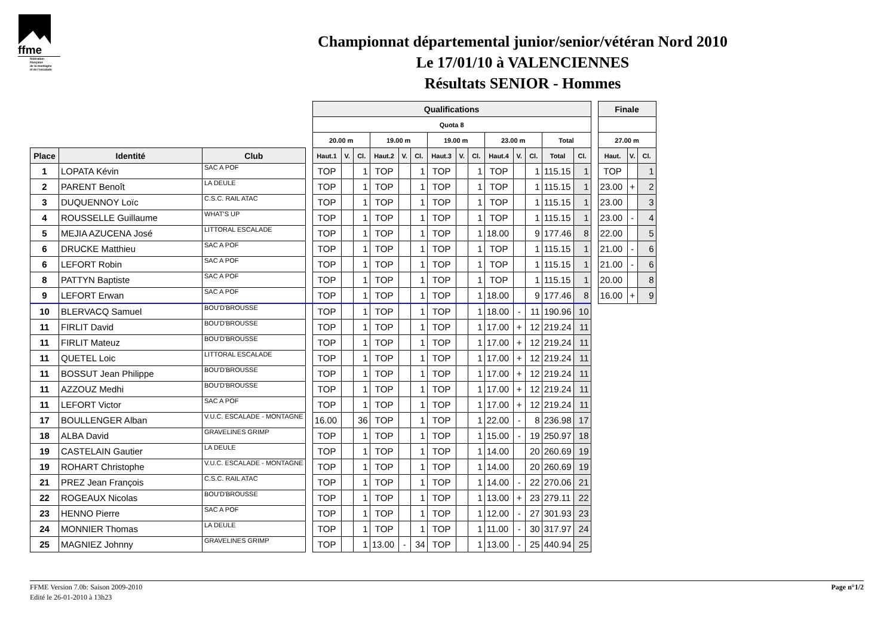ffme
fédération
française
de la montagne
et de l'escalade
Championnat départemental junior/senior/vétéran Nord 2010
Le 17/01/10 à VALENCIENNES
Résultats SENIOR - Hommes
| | | | | Qualifications | | | | | | | | | | | | | | | Finale | | |
| | | | | Quota 8 | | | | | | | | | | | | | | | | | |
| | | | | 20.00 m | | | 19.00 m | | | 19.00 m | | | 23.00 m | | | Total | | | 27.00 m | | |
| Place | Identité | Club | | Haut.1 | V. | Cl. | Haut.2 | V. | Cl. | Haut.3 | V. | Cl. | Haut.4 | V. | Cl. | Total | Cl. | | Haut. | V. | Cl. |
| 1 | LOPATA Kévin | SAC A POF | | TOP | | 1 | TOP | | 1 | TOP | | 1 | TOP | | 1 | 115.15 | 1 | | TOP | | 1 |
| 2 | PARENT Benoît | LA DEULE | | TOP | | 1 | TOP | | 1 | TOP | | 1 | TOP | | 1 | 115.15 | 1 | | 23.00 | + | 2 |
| 3 | DUQUENNOY Loïc | C.S.C. RAIL ATAC | | TOP | | 1 | TOP | | 1 | TOP | | 1 | TOP | | 1 | 115.15 | 1 | | 23.00 | | 3 |
| 4 | ROUSSELLE Guillaume | WHAT'S UP | | TOP | | 1 | TOP | | 1 | TOP | | 1 | TOP | | 1 | 115.15 | 1 | | 23.00 | - | 4 |
| 5 | MEJIA AZUCENA José | LITTORAL ESCALADE | | TOP | | 1 | TOP | | 1 | TOP | | 1 | 18.00 | | 9 | 177.46 | 8 | | 22.00 | | 5 |
| 6 | DRUCKE Matthieu | SAC A POF | | TOP | | 1 | TOP | | 1 | TOP | | 1 | TOP | | 1 | 115.15 | 1 | | 21.00 | - | 6 |
| 6 | LEFORT Robin | SAC A POF | | TOP | | 1 | TOP | | 1 | TOP | | 1 | TOP | | 1 | 115.15 | 1 | | 21.00 | - | 6 |
| 8 | PATTYN Baptiste | SAC A POF | | TOP | | 1 | TOP | | 1 | TOP | | 1 | TOP | | 1 | 115.15 | 1 | | 20.00 | | 8 |
| 9 | LEFORT Erwan | SAC A POF | | TOP | | 1 | TOP | | 1 | TOP | | 1 | 18.00 | | 9 | 177.46 | 8 | | 16.00 | + | 9 |
| 10 | BLERVACQ Samuel | BOU'D'BROUSSE | | TOP | | 1 | TOP | | 1 | TOP | | 1 | 18.00 | - | 11 | 190.96 | 10 | | | | |
| 11 | FIRLIT David | BOU'D'BROUSSE | | TOP | | 1 | TOP | | 1 | TOP | | 1 | 17.00 | + | 12 | 219.24 | 11 | | | | |
| 11 | FIRLIT Mateuz | BOU'D'BROUSSE | | TOP | | 1 | TOP | | 1 | TOP | | 1 | 17.00 | + | 12 | 219.24 | 11 | | | | |
| 11 | QUETEL Loic | LITTORAL ESCALADE | | TOP | | 1 | TOP | | 1 | TOP | | 1 | 17.00 | + | 12 | 219.24 | 11 | | | | |
| 11 | BOSSUT Jean Philippe | BOU'D'BROUSSE | | TOP | | 1 | TOP | | 1 | TOP | | 1 | 17.00 | + | 12 | 219.24 | 11 | | | | |
| 11 | AZZOUZ Medhi | BOU'D'BROUSSE | | TOP | | 1 | TOP | | 1 | TOP | | 1 | 17.00 | + | 12 | 219.24 | 11 | | | | |
| 11 | LEFORT Victor | SAC A POF | | TOP | | 1 | TOP | | 1 | TOP | | 1 | 17.00 | + | 12 | 219.24 | 11 | | | | |
| 17 | BOULLENGER Alban | V.U.C. ESCALADE - MONTAGNE | | 16.00 | | 36 | TOP | | 1 | TOP | | 1 | 22.00 | - | 8 | 236.98 | 17 | | | | |
| 18 | ALBA David | GRAVELINES GRIMP | | TOP | | 1 | TOP | | 1 | TOP | | 1 | 15.00 | - | 19 | 250.97 | 18 | | | | |
| 19 | CASTELAIN Gautier | LA DEULE | | TOP | | 1 | TOP | | 1 | TOP | | 1 | 14.00 | | 20 | 260.69 | 19 | | | | |
| 19 | ROHART Christophe | V.U.C. ESCALADE - MONTAGNE | | TOP | | 1 | TOP | | 1 | TOP | | 1 | 14.00 | | 20 | 260.69 | 19 | | | | |
| 21 | PREZ Jean François | C.S.C. RAIL ATAC | | TOP | | 1 | TOP | | 1 | TOP | | 1 | 14.00 | - | 22 | 270.06 | 21 | | | | |
| 22 | ROGEAUX Nicolas | BOU'D'BROUSSE | | TOP | | 1 | TOP | | 1 | TOP | | 1 | 13.00 | + | 23 | 279.11 | 22 | | | | |
| 23 | HENNO Pierre | SAC A POF | | TOP | | 1 | TOP | | 1 | TOP | | 1 | 12.00 | - | 27 | 301.93 | 23 | | | | |
| 24 | MONNIER Thomas | LA DEULE | | TOP | | 1 | TOP | | 1 | TOP | | 1 | 11.00 | - | 30 | 317.97 | 24 | | | | |
| 25 | MAGNIEZ Johnny | GRAVELINES GRIMP | | TOP | | 1 | 13.00 | - | 34 | TOP | | 1 | 13.00 | - | 25 | 440.94 | 25 | | | | |
FFME Version 7.0b: Saison 2009-2010
Edité le 26-01-2010 à 13h23
Page n°1/2